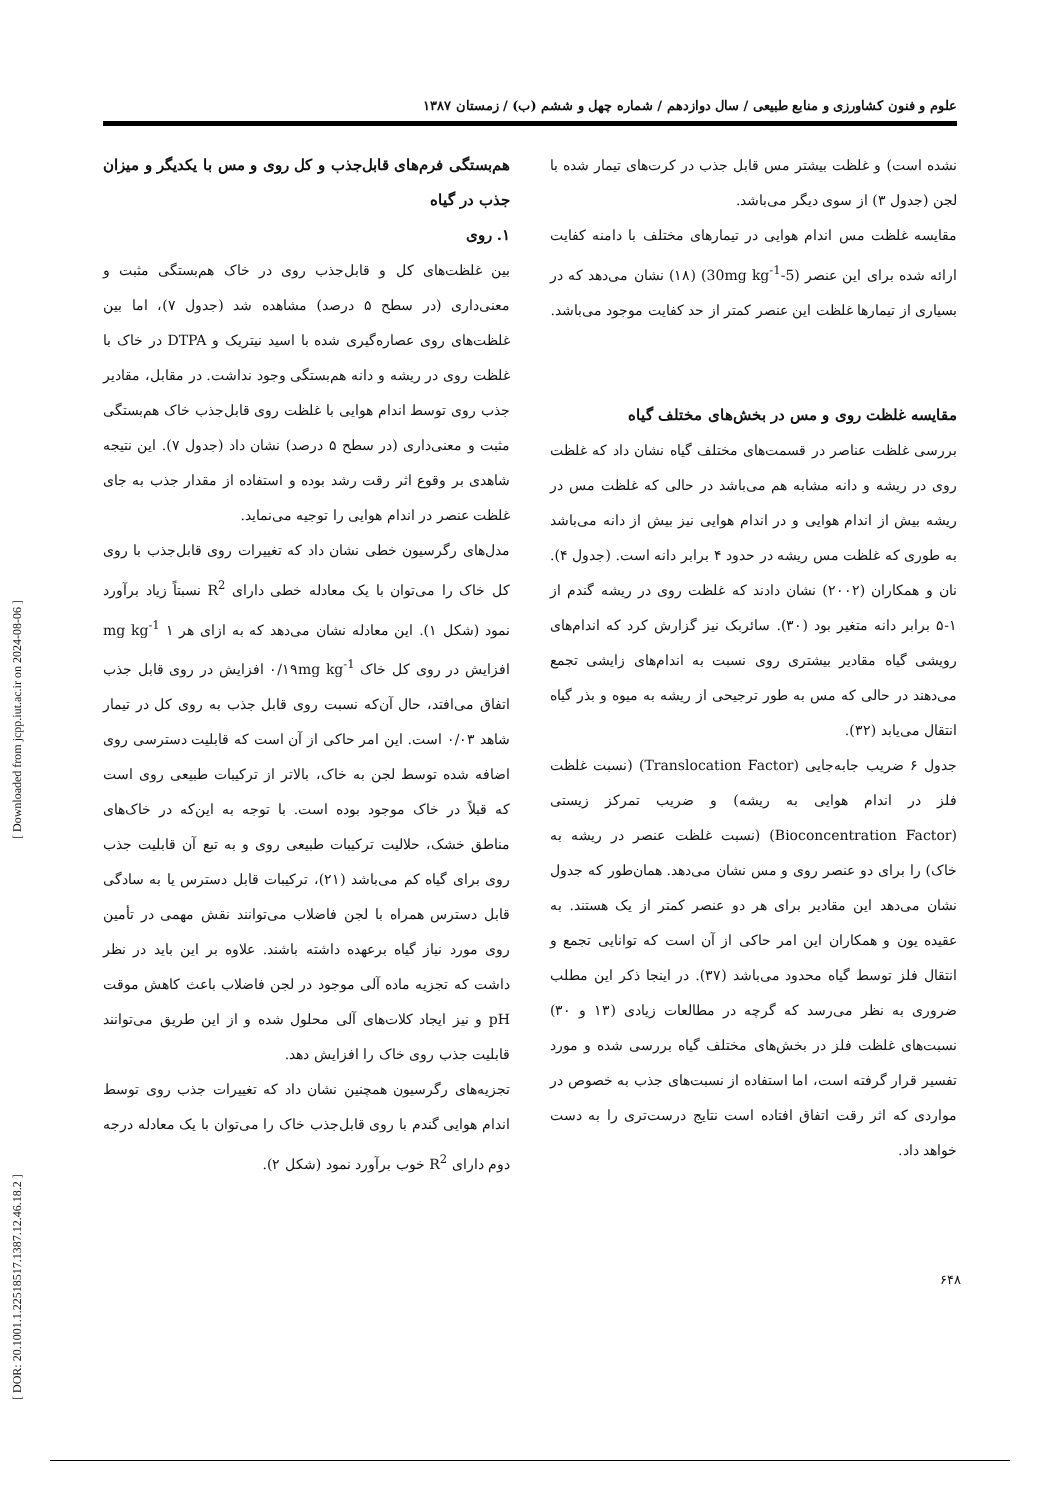[ DOR: 20.1001.1.22518517.1387.12.46.18.2 ] [ Downloaded from jcpp.iut.ac.ir on 2024-08-06 ]
علوم و فنون کشاورزی و منابع طبیعی / سال دوازدهم / شماره چهل و ششم (ب) / زمستان ۱۳۸۷
نشده است) و غلظت بیشتر مس قابل جذب در کرت‌های تیمار شده با لجن (جدول ۳) از سوی دیگر می‌باشد.
مقایسه غلظت مس اندام هوایی در تیمارهای مختلف با دامنه کفایت ارائه شده برای این عنصر (5-30mg kg<sup>-1</sup>) (۱۸) نشان می‌دهد که در بسیاری از تیمارها غلظت این عنصر کمتر از حد کفایت موجود می‌باشد.
مقایسه غلظت روی و مس در بخش‌های مختلف گیاه
بررسی غلظت عناصر در قسمت‌های مختلف گیاه نشان داد که غلظت روی در ریشه و دانه مشابه هم می‌باشد در حالی که غلظت مس در ریشه بیش از اندام هوایی و در اندام هوایی نیز بیش از دانه می‌باشد به طوری که غلظت مس ریشه در حدود ۴ برابر دانه است. (جدول ۴). نان و همکاران (۲۰۰۲) نشان دادند که غلظت روی در ریشه گندم از ۱-۵ برابر دانه متغیر بود (۳۰). سائربک نیز گزارش کرد که اندام‌های رویشی گیاه مقادیر بیشتری روی نسبت به اندام‌های زایشی تجمع می‌دهند در حالی که مس به طور ترجیحی از ریشه به میوه و بذر گیاه انتقال می‌یابد (۳۲).
جدول ۶ ضریب جابه‌جایی (Translocation Factor) (نسبت غلظت فلز در اندام هوایی به ریشه) و ضریب تمرکز زیستی (Bioconcentration Factor) (نسبت غلظت عنصر در ریشه به خاک) را برای دو عنصر روی و مس نشان می‌دهد. همان‌طور که جدول نشان می‌دهد این مقادیر برای هر دو عنصر کمتر از یک هستند. به عقیده یون و همکاران این امر حاکی از آن است که توانایی تجمع و انتقال فلز توسط گیاه محدود می‌باشد (۳۷). در اینجا ذکر این مطلب ضروری به نظر می‌رسد که گرچه در مطالعات زیادی (۱۳ و ۳۰) نسبت‌های غلظت فلز در بخش‌های مختلف گیاه بررسی شده و مورد تفسیر قرار گرفته است، اما استفاده از نسبت‌های جذب به خصوص در مواردی که اثر رقت اتفاق افتاده است نتایج درست‌تری را به دست خواهد داد.
هم‌بستگی فرم‌های قابل‌جذب و کل روی و مس با یکدیگر و میزان جذب در گیاه
۱. روی
بین غلظت‌های کل و قابل‌جذب روی در خاک هم‌بستگی مثبت و معنی‌داری (در سطح ۵ درصد) مشاهده شد (جدول ۷)، اما بین غلظت‌های روی عصاره‌گیری شده با اسید نیتریک و DTPA در خاک با غلظت روی در ریشه و دانه هم‌بستگی وجود نداشت. در مقابل، مقادیر جذب روی توسط اندام هوایی با غلظت روی قابل‌جذب خاک هم‌بستگی مثبت و معنی‌داری (در سطح ۵ درصد) نشان داد (جدول ۷). این نتیجه شاهدی بر وقوع اثر رقت رشد بوده و استفاده از مقدار جذب به جای غلظت عنصر در اندام هوایی را توجیه می‌نماید.
مدل‌های رگرسیون خطی نشان داد که تغییرات روی قابل‌جذب با روی کل خاک را می‌توان با یک معادله خطی دارای R<sup>2</sup> نسبتاً زیاد برآورد نمود (شکل ۱). این معادله نشان می‌دهد که به ازای هر mg kg<sup>-1</sup> ۱ افزایش در روی کل خاک ۰/۱۹mg kg<sup>-1</sup> افزایش در روی قابل جذب اتفاق می‌افتد، حال آن‌که نسبت روی قابل جذب به روی کل در تیمار شاهد ۰/۰۳ است. این امر حاکی از آن است که قابلیت دسترسی روی اضافه شده توسط لجن به خاک، بالاتر از ترکیبات طبیعی روی است که قبلاً در خاک موجود بوده است. با توجه به این‌که در خاک‌های مناطق خشک، حلالیت ترکیبات طبیعی روی و به تبع آن قابلیت جذب روی برای گیاه کم می‌باشد (۲۱)، ترکیبات قابل دسترس یا به سادگی قابل دسترس همراه با لجن فاضلاب می‌توانند نقش مهمی در تأمین روی مورد نیاز گیاه برعهده داشته باشند. علاوه بر این باید در نظر داشت که تجزیه ماده آلی موجود در لجن فاضلاب باعث کاهش موقت pH و نیز ایجاد کلات‌های آلی محلول شده و از این طریق می‌توانند قابلیت جذب روی خاک را افزایش دهد.
تجزیه‌های رگرسیون همچنین نشان داد که تغییرات جذب روی توسط اندام هوایی گندم با روی قابل‌جذب خاک را می‌توان با یک معادله درجه دوم دارای R<sup>2</sup> خوب برآورد نمود (شکل ۲).
۶۴۸